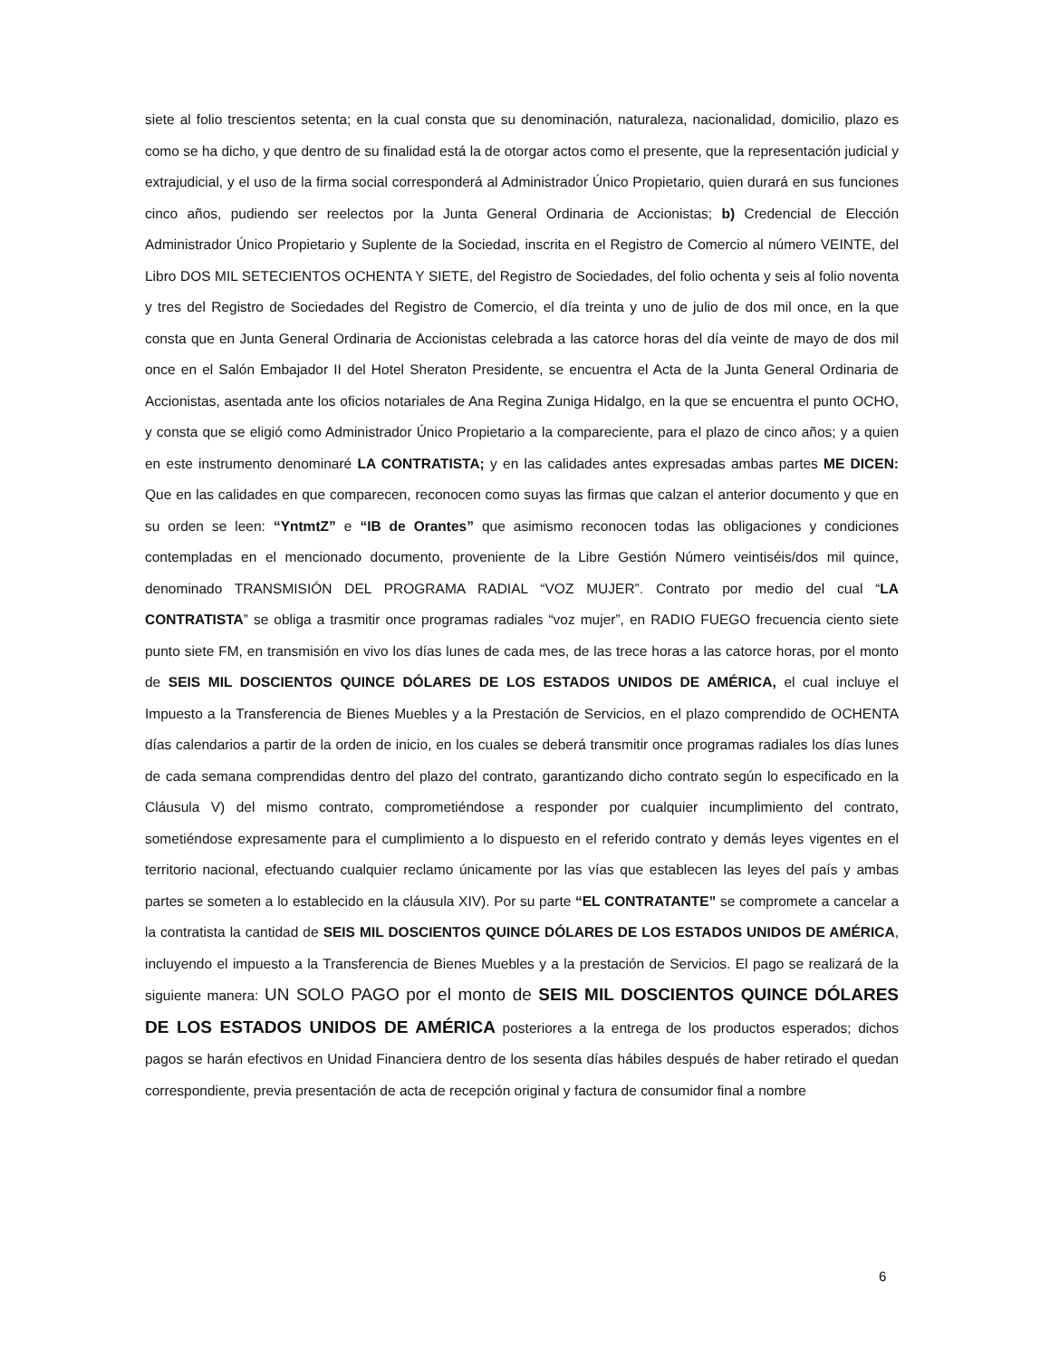siete al folio trescientos setenta; en la cual consta que su denominación, naturaleza, nacionalidad, domicilio, plazo es como se ha dicho, y que dentro de su finalidad está la de otorgar actos como el presente, que la representación judicial y extrajudicial, y el uso de la firma social corresponderá al Administrador Único Propietario, quien durará en sus funciones cinco años, pudiendo ser reelectos por la Junta General Ordinaria de Accionistas; b) Credencial de Elección Administrador Único Propietario y Suplente de la Sociedad, inscrita en el Registro de Comercio al número VEINTE, del Libro DOS MIL SETECIENTOS OCHENTA Y SIETE, del Registro de Sociedades, del folio ochenta y seis al folio noventa y tres del Registro de Sociedades del Registro de Comercio, el día treinta y uno de julio de dos mil once, en la que consta que en Junta General Ordinaria de Accionistas celebrada a las catorce horas del día veinte de mayo de dos mil once en el Salón Embajador II del Hotel Sheraton Presidente, se encuentra el Acta de la Junta General Ordinaria de Accionistas, asentada ante los oficios notariales de Ana Regina Zuniga Hidalgo, en la que se encuentra el punto OCHO, y consta que se eligió como Administrador Único Propietario a la compareciente, para el plazo de cinco años; y a quien en este instrumento denominaré LA CONTRATISTA; y en las calidades antes expresadas ambas partes ME DICEN: Que en las calidades en que comparecen, reconocen como suyas las firmas que calzan el anterior documento y que en su orden se leen: “YntmtZ” e “IB de Orantes” que asimismo reconocen todas las obligaciones y condiciones contempladas en el mencionado documento, proveniente de la Libre Gestión Número veintiséis/dos mil quince, denominado TRANSMISIÓN DEL PROGRAMA RADIAL “VOZ MUJER”. Contrato por medio del cual “LA CONTRATISTA” se obliga a trasmitir once programas radiales “voz mujer”, en RADIO FUEGO frecuencia ciento siete punto siete FM, en transmisión en vivo los días lunes de cada mes, de las trece horas a las catorce horas, por el monto de SEIS MIL DOSCIENTOS QUINCE DÓLARES DE LOS ESTADOS UNIDOS DE AMÉRICA, el cual incluye el Impuesto a la Transferencia de Bienes Muebles y a la Prestación de Servicios, en el plazo comprendido de OCHENTA días calendarios a partir de la orden de inicio, en los cuales se deberá transmitir once programas radiales los días lunes de cada semana comprendidas dentro del plazo del contrato, garantizando dicho contrato según lo especificado en la Cláusula V) del mismo contrato, comprometiéndose a responder por cualquier incumplimiento del contrato, sometiéndose expresamente para el cumplimiento a lo dispuesto en el referido contrato y demás leyes vigentes en el territorio nacional, efectuando cualquier reclamo únicamente por las vías que establecen las leyes del país y ambas partes se someten a lo establecido en la cláusula XIV). Por su parte “EL CONTRATANTE” se compromete a cancelar a la contratista la cantidad de SEIS MIL DOSCIENTOS QUINCE DÓLARES DE LOS ESTADOS UNIDOS DE AMÉRICA, incluyendo el impuesto a la Transferencia de Bienes Muebles y a la prestación de Servicios. El pago se realizará de la siguiente manera: UN SOLO PAGO por el monto de SEIS MIL DOSCIENTOS QUINCE DÓLARES DE LOS ESTADOS UNIDOS DE AMÉRICA posteriores a la entrega de los productos esperados; dichos pagos se harán efectivos en Unidad Financiera dentro de los sesenta días hábiles después de haber retirado el quedan correspondiente, previa presentación de acta de recepción original y factura de consumidor final a nombre
6